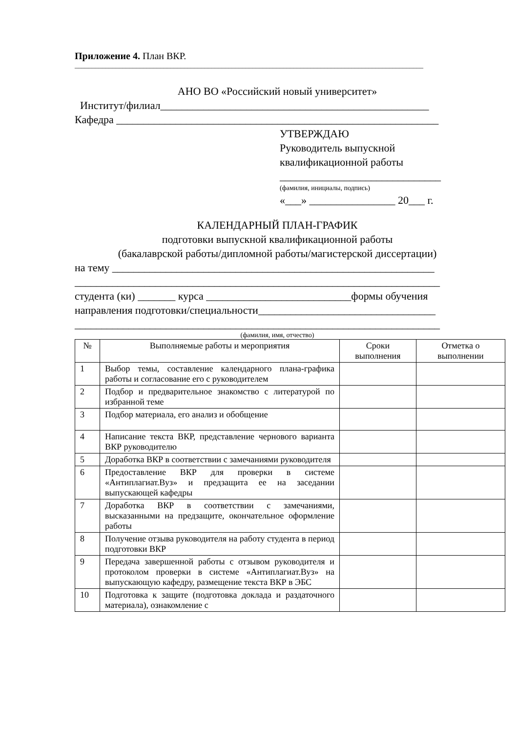Приложение 4. План ВКР.
______________________________________________________________________________________________________
АНО ВО «Российский новый университет»
Институт/филиал__________________________________________________
Кафедра ____________________________________________________________
УТВЕРЖДАЮ
Руководитель выпускной
квалификационной работы
______________________________
(фамилия, инициалы, подпись)
«___» ________________ 20___ г.
КАЛЕНДАРНЫЙ ПЛАН-ГРАФИК
подготовки выпускной квалификационной работы
(бакалаврской работы/дипломной работы/магистерской диссертации)
на тему ____________________________________________________________
____________________________________________________________________
студента (ки) _______ курса ___________________________формы обучения
направления подготовки/специальности_________________________________
____________________________________________________________________
(фамилия, имя, отчество)
| № | Выполняемые работы и мероприятия | Сроки выполнения | Отметка о выполнении |
| --- | --- | --- | --- |
| 1 | Выбор темы, составление календарного плана-графика работы и согласование его с руководителем | | |
| 2 | Подбор и предварительное знакомство с литературой по избранной теме | | |
| 3 | Подбор материала, его анализ и обобщение | | |
| 4 | Написание текста ВКР, представление чернового варианта ВКР руководителю | | |
| 5 | Доработка ВКР в соответствии с замечаниями руководителя | | |
| 6 | Предоставление ВКР для проверки в системе «Антиплагиат.Вуз» и предзащита ее на заседании выпускающей кафедры | | |
| 7 | Доработка ВКР в соответствии с замечаниями, высказанными на предзащите, окончательное оформление работы | | |
| 8 | Получение отзыва руководителя на работу студента в период подготовки ВКР | | |
| 9 | Передача завершенной работы с отзывом руководителя и протоколом проверки в системе «Антиплагиат.Вуз» на выпускающую кафедру, размещение текста ВКР в ЭБС | | |
| 10 | Подготовка к защите (подготовка доклада и раздаточного материала), ознакомление с | | |